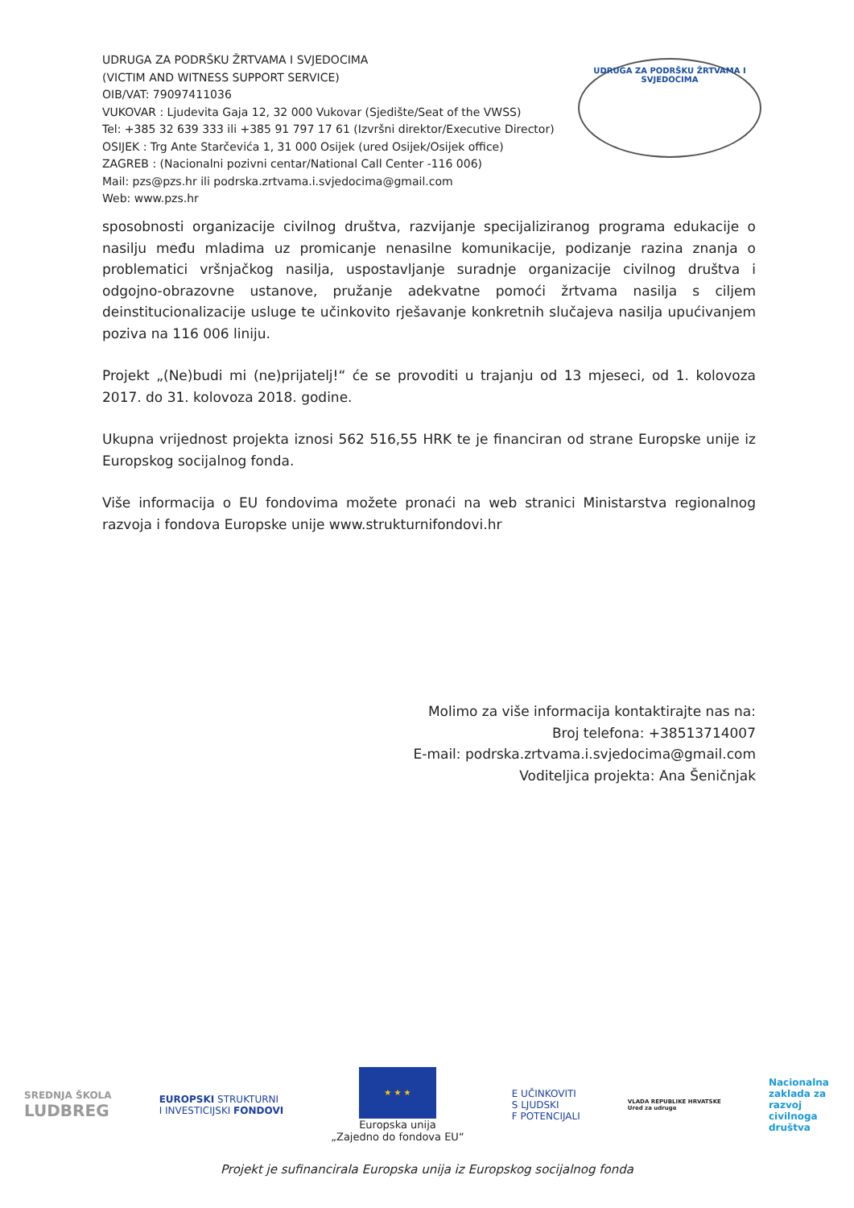UDRUGA ZA PODRŠKU ŽRTVAMA I SVJEDOCIMA
(VICTIM AND WITNESS SUPPORT SERVICE)
OIB/VAT: 79097411036
VUKOVAR : Ljudevita Gaja 12, 32 000 Vukovar (Sjedište/Seat of the VWSS)
Tel: +385 32 639 333 ili +385 91 797 17 61 (Izvršni direktor/Executive Director)
OSIJEK : Trg Ante Starčevića 1, 31 000 Osijek (ured Osijek/Osijek office)
ZAGREB : (Nacionalni pozivni centar/National Call Center -116 006)
Mail: pzs@pzs.hr ili podrska.zrtvama.i.svjedocima@gmail.com
Web: www.pzs.hr
UDRUGA ZA PODRŠKU ŽRTVAMA I SVJEDOCIMA
sposobnosti organizacije civilnog društva, razvijanje specijaliziranog programa edukacije o nasilju među mladima uz promicanje nenasilne komunikacije, podizanje razina znanja o problematici vršnjačkog nasilja, uspostavljanje suradnje organizacije civilnog društva i odgojno-obrazovne ustanove, pružanje adekvatne pomoći žrtvama nasilja s ciljem deinstitucionalizacije usluge te učinkovito rješavanje konkretnih slučajeva nasilja upućivanjem poziva na 116 006 liniju.
Projekt „(Ne)budi mi (ne)prijatelj!“ će se provoditi u trajanju od 13 mjeseci, od 1. kolovoza 2017. do 31. kolovoza 2018. godine.
Ukupna vrijednost projekta iznosi 562 516,55 HRK te je financiran od strane Europske unije iz Europskog socijalnog fonda.
Više informacija o EU fondovima možete pronaći na web stranici Ministarstva regionalnog razvoja i fondova Europske unije www.strukturnifondovi.hr
Molimo za više informacija kontaktirajte nas na:
Broj telefona: +38513714007
E-mail: podrska.zrtvama.i.svjedocima@gmail.com
Voditeljica projekta: Ana Šeničnjak
SREDNJA ŠKOLA
LUDBREG
EUROPSKI STRUKTURNI
I INVESTICIJSKI FONDOVI
★ ★ ★
Europska unija
„Zajedno do fondova EU“
E UČINKOVITI
S LJUDSKI
F POTENCIJALI
VLADA REPUBLIKE HRVATSKE
Ured za udruge
Nacionalna
zaklada za
razvoj
civilnoga
društva
Projekt je sufinancirala Europska unija iz Europskog socijalnog fonda